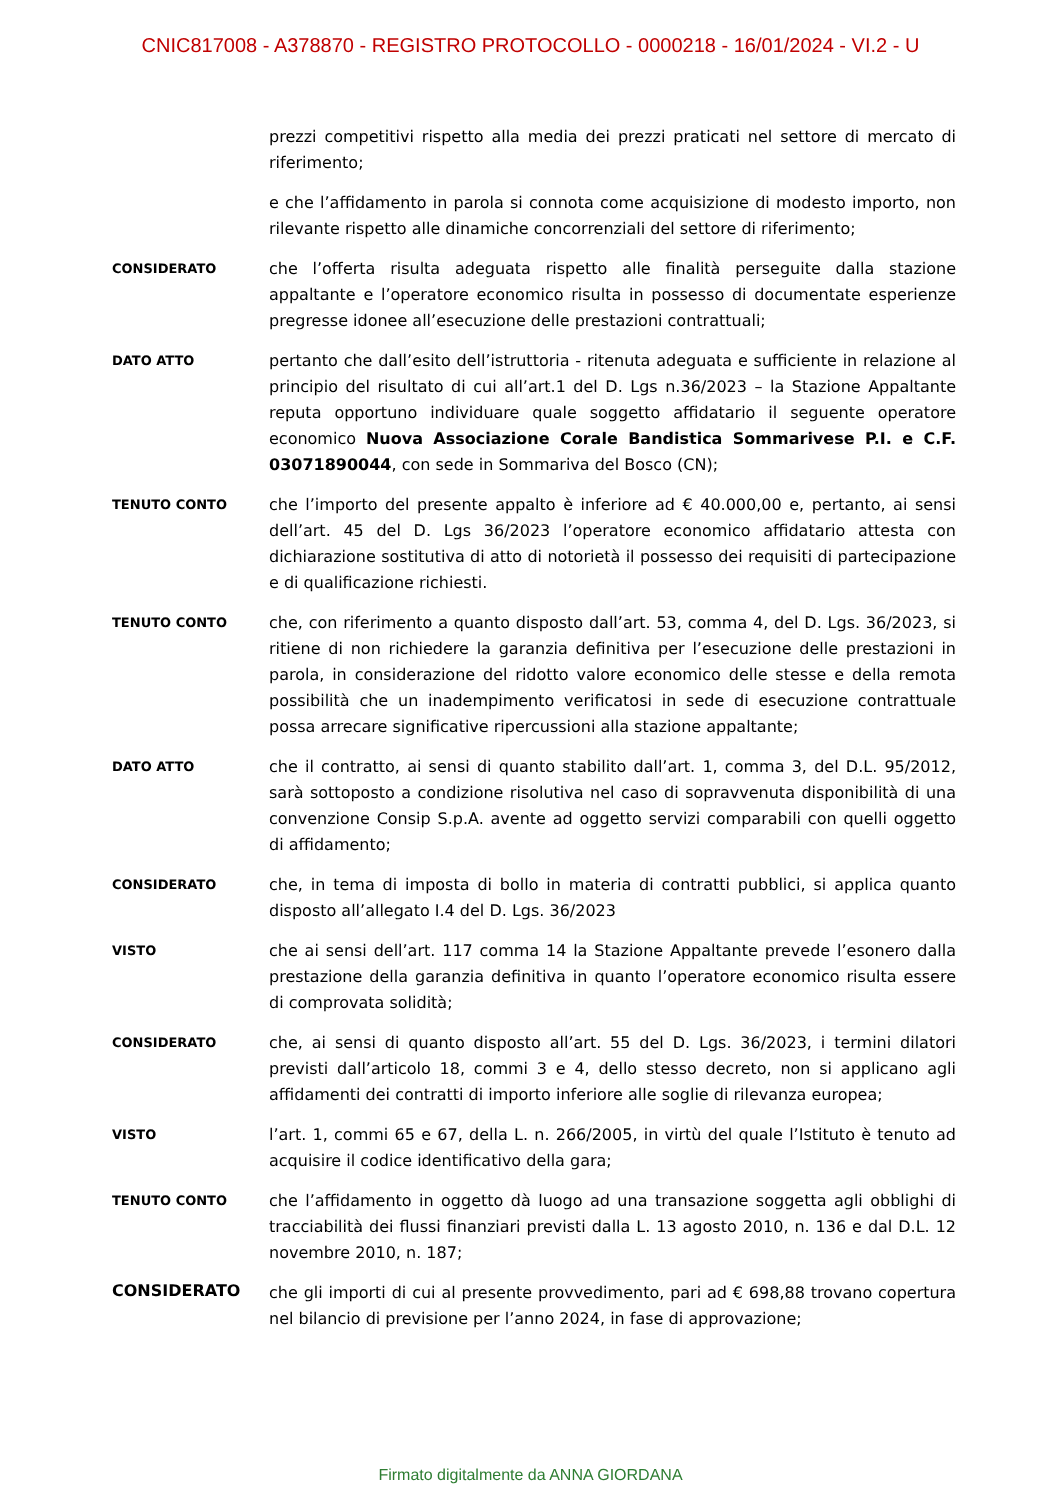CNIC817008 - A378870 - REGISTRO PROTOCOLLO - 0000218 - 16/01/2024 - VI.2 - U
prezzi competitivi rispetto alla media dei prezzi praticati nel settore di mercato di riferimento;
e che l’affidamento in parola si connota come acquisizione di modesto importo, non rilevante rispetto alle dinamiche concorrenziali del settore di riferimento;
CONSIDERATO
che l’offerta risulta adeguata rispetto alle finalità perseguite dalla stazione appaltante e l’operatore economico risulta in possesso di documentate esperienze pregresse idonee all’esecuzione delle prestazioni contrattuali;
DATO ATTO
pertanto che dall’esito dell’istruttoria - ritenuta adeguata e sufficiente in relazione al principio del risultato di cui all’art.1 del D. Lgs n.36/2023 – la Stazione Appaltante reputa opportuno individuare quale soggetto affidatario il seguente operatore economico Nuova Associazione Corale Bandistica Sommarivese P.I. e C.F. 03071890044, con sede in Sommariva del Bosco (CN);
TENUTO CONTO
che l’importo del presente appalto è inferiore ad € 40.000,00 e, pertanto, ai sensi dell’art. 45 del D. Lgs 36/2023 l’operatore economico affidatario attesta con dichiarazione sostitutiva di atto di notorietà il possesso dei requisiti di partecipazione e di qualificazione richiesti.
TENUTO CONTO
che, con riferimento a quanto disposto dall’art. 53, comma 4, del D. Lgs. 36/2023, si ritiene di non richiedere la garanzia definitiva per l’esecuzione delle prestazioni in parola, in considerazione del ridotto valore economico delle stesse e della remota possibilità che un inadempimento verificatosi in sede di esecuzione contrattuale possa arrecare significative ripercussioni alla stazione appaltante;
DATO ATTO
che il contratto, ai sensi di quanto stabilito dall’art. 1, comma 3, del D.L. 95/2012, sarà sottoposto a condizione risolutiva nel caso di sopravvenuta disponibilità di una convenzione Consip S.p.A. avente ad oggetto servizi comparabili con quelli oggetto di affidamento;
CONSIDERATO
che, in tema di imposta di bollo in materia di contratti pubblici, si applica quanto disposto all’allegato I.4 del D. Lgs. 36/2023
VISTO
che ai sensi dell’art. 117 comma 14 la Stazione Appaltante prevede l’esonero dalla prestazione della garanzia definitiva in quanto l’operatore economico risulta essere di comprovata solidità;
CONSIDERATO
che, ai sensi di quanto disposto all’art. 55 del D. Lgs. 36/2023, i termini dilatori previsti dall’articolo 18, commi 3 e 4, dello stesso decreto, non si applicano agli affidamenti dei contratti di importo inferiore alle soglie di rilevanza europea;
VISTO
l’art. 1, commi 65 e 67, della L. n. 266/2005, in virtù del quale l’Istituto è tenuto ad acquisire il codice identificativo della gara;
TENUTO CONTO
che l’affidamento in oggetto dà luogo ad una transazione soggetta agli obblighi di tracciabilità dei flussi finanziari previsti dalla L. 13 agosto 2010, n. 136 e dal D.L. 12 novembre 2010, n. 187;
CONSIDERATO
che gli importi di cui al presente provvedimento, pari ad € 698,88 trovano copertura nel bilancio di previsione per l’anno 2024, in fase di approvazione;
Firmato digitalmente da ANNA GIORDANA